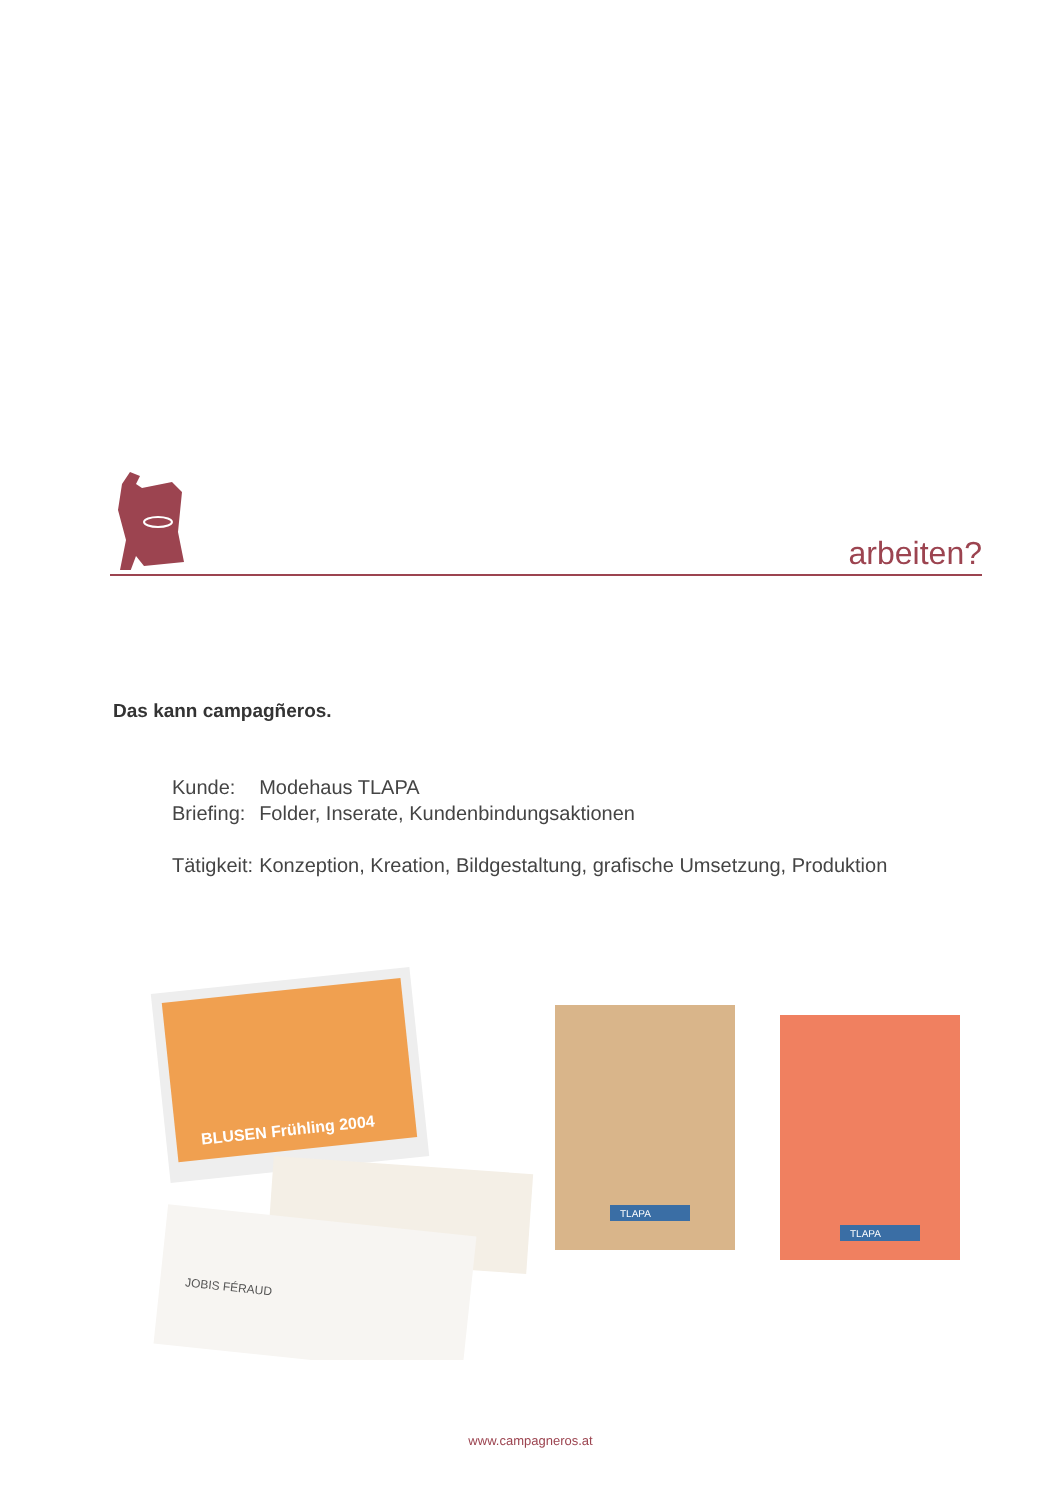arbeiten?
Das kann campagñeros.
| Kunde: | Modehaus TLAPA |
| Briefing: | Folder, Inserate, Kundenbindungsaktionen |
| Tätigkeit: | Konzeption, Kreation, Bildgestaltung, grafische Umsetzung, Produktion |
BLUSEN Frühling 2004
JOBIS FÉRAUD
TLAPA
TLAPA
www.campagneros.at